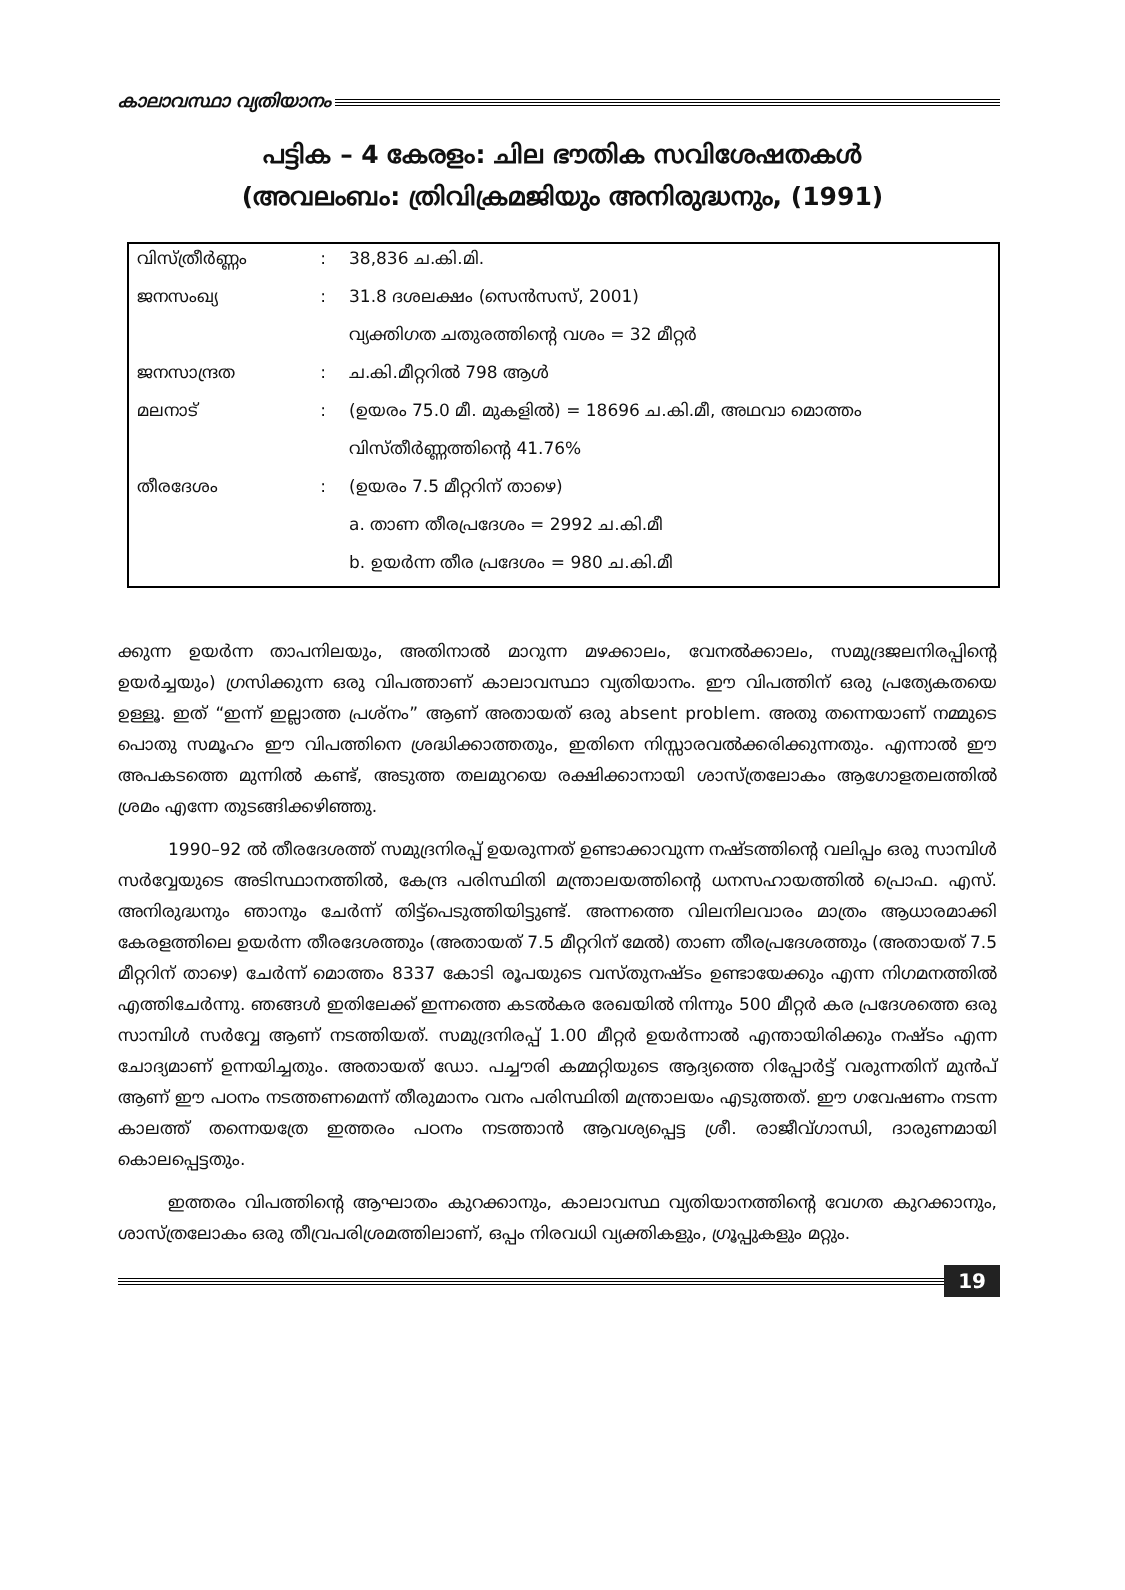കാലാവസ്ഥാ വ്യതിയാനം
പട്ടിക – 4 കേരളം: ചില ഭൗതിക സവിശേഷതകൾ
(അവലംബം: ത്രിവിക്രമജിയും അനിരുദ്ധനും, (1991)
| വിസ്ത്രീർണ്ണം | : | 38,836 ച.കി.മി. |
| ജനസംഖ്യ | : | 31.8 ദശലക്ഷം (സെൻസസ്, 2001) |
| | | വ്യക്തിഗത ചതുരത്തിന്റെ വശം = 32 മീറ്റർ |
| ജനസാന്ദ്രത | : | ച.കി.മീറ്ററിൽ 798 ആൾ |
| മലനാട് | : | (ഉയരം 75.0 മീ. മുകളിൽ) = 18696 ച.കി.മീ, അഥവാ മൊത്തം |
| | | വിസ്തീർണ്ണത്തിന്റെ 41.76% |
| തീരദേശം | : | (ഉയരം 7.5 മീറ്ററിന് താഴെ) |
| | | a. താണ തീരപ്രദേശം = 2992 ച.കി.മീ |
| | | b. ഉയർന്ന തീര പ്രദേശം = 980 ച.കി.മീ |
ക്കുന്ന ഉയർന്ന താപനിലയും, അതിനാൽ മാറുന്ന മഴക്കാലം, വേനൽക്കാലം, സമുദ്രജലനിരപ്പിന്റെ ഉയർച്ചയും) ഗ്രസിക്കുന്ന ഒരു വിപത്താണ് കാലാവസ്ഥാ വ്യതിയാനം. ഈ വിപത്തിന് ഒരു പ്രത്യേകതയെ ഉള്ളൂ. ഇത് “ഇന്ന് ഇല്ലാത്ത പ്രശ്നം” ആണ് അതായത് ഒരു absent problem. അതു തന്നെയാണ് നമ്മുടെ പൊതു സമൂഹം ഈ വിപത്തിനെ ശ്രദ്ധിക്കാത്തതും, ഇതിനെ നിസ്സാരവൽക്കരിക്കുന്നതും. എന്നാൽ ഈ അപകടത്തെ മുന്നിൽ കണ്ട്, അടുത്ത തലമുറയെ രക്ഷിക്കാനായി ശാസ്ത്രലോകം ആഗോളതലത്തിൽ ശ്രമം എന്നേ തുടങ്ങിക്കഴിഞ്ഞു.
1990–92 ൽ തീരദേശത്ത് സമുദ്രനിരപ്പ് ഉയരുന്നത് ഉണ്ടാക്കാവുന്ന നഷ്ടത്തിന്റെ വലിപ്പം ഒരു സാമ്പിൾ സർവ്വേയുടെ അടിസ്ഥാനത്തിൽ, കേന്ദ്ര പരിസ്ഥിതി മന്ത്രാലയത്തിന്റെ ധനസഹായത്തിൽ പ്രൊഫ. എസ്. അനിരുദ്ധനും ഞാനും ചേർന്ന് തിട്ട്പെടുത്തിയിട്ടുണ്ട്. അന്നത്തെ വിലനിലവാരം മാത്രം ആധാരമാക്കി കേരളത്തിലെ ഉയർന്ന തീരദേശത്തും (അതായത് 7.5 മീറ്ററിന് മേൽ) താണ തീരപ്രദേശത്തും (അതായത് 7.5 മീറ്ററിന് താഴെ) ചേർന്ന് മൊത്തം 8337 കോടി രൂപയുടെ വസ്തുനഷ്ടം ഉണ്ടായേക്കും എന്ന നിഗമനത്തിൽ എത്തിചേർന്നു. ഞങ്ങൾ ഇതിലേക്ക് ഇന്നത്തെ കടൽകര രേഖയിൽ നിന്നും 500 മീറ്റർ കര പ്രദേശത്തെ ഒരു സാമ്പിൾ സർവ്വേ ആണ് നടത്തിയത്. സമുദ്രനിരപ്പ് 1.00 മീറ്റർ ഉയർന്നാൽ എന്തായിരിക്കും നഷ്ടം എന്ന ചോദ്യമാണ് ഉന്നയിച്ചതും. അതായത് ഡോ. പച്ചൗരി കമ്മറ്റിയുടെ ആദ്യത്തെ റിപ്പോർട്ട് വരുന്നതിന് മുൻപ് ആണ് ഈ പഠനം നടത്തണമെന്ന് തീരുമാനം വനം പരിസ്ഥിതി മന്ത്രാലയം എടുത്തത്. ഈ ഗവേഷണം നടന്ന കാലത്ത് തന്നെയത്രേ ഇത്തരം പഠനം നടത്താൻ ആവശ്യപ്പെട്ട ശ്രീ. രാജീവ്ഗാന്ധി, ദാരുണമായി കൊലപ്പെട്ടതും.
ഇത്തരം വിപത്തിന്റെ ആഘാതം കുറക്കാനും, കാലാവസ്ഥ വ്യതിയാനത്തിന്റെ വേഗത കുറക്കാനും, ശാസ്ത്രലോകം ഒരു തീവ്രപരിശ്രമത്തിലാണ്, ഒപ്പം നിരവധി വ്യക്തികളും, ഗ്രൂപ്പുകളും മറ്റും.
19